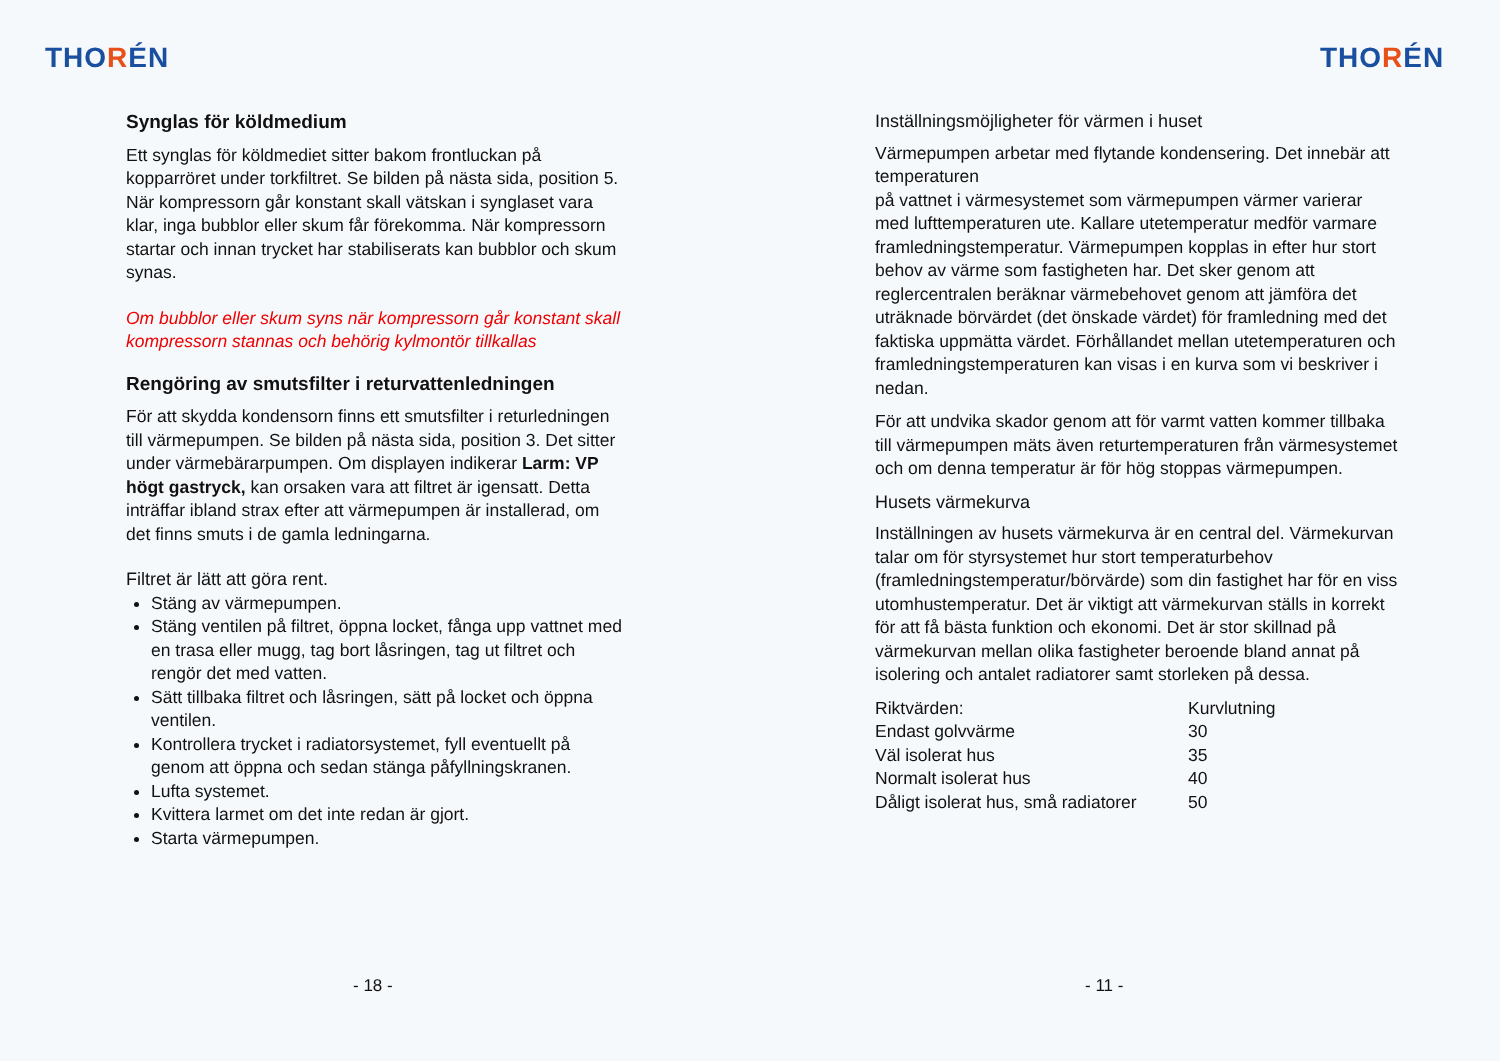THORÉN
Synglas för köldmedium
Ett synglas för köldmediet sitter bakom frontluckan på kopparröret under torkfiltret. Se bilden på nästa sida, position 5. När kompressorn går konstant skall vätskan i synglaset vara klar, inga bubblor eller skum får förekomma. När kompressorn startar och innan trycket har stabiliserats kan bubblor och skum synas.
Om bubblor eller skum syns när kompressorn går konstant skall kompressorn stannas och behörig kylmontör tillkallas
Rengöring av smutsfilter i returvattenledningen
För att skydda kondensorn finns ett smutsfilter i returledningen till värmepumpen. Se bilden på nästa sida, position 3. Det sitter under värmebärarpumpen. Om displayen indikerar Larm: VP högt gastryck, kan orsaken vara att filtret är igensatt. Detta inträffar ibland strax efter att värmepumpen är installerad, om det finns smuts i de gamla ledningarna.
Filtret är lätt att göra rent.
Stäng av värmepumpen.
Stäng ventilen på filtret, öppna locket, fånga upp vattnet med en trasa eller mugg, tag bort låsringen, tag ut filtret och rengör det med vatten.
Sätt tillbaka filtret och låsringen, sätt på locket och öppna ventilen.
Kontrollera trycket i radiatorsystemet, fyll eventuellt på genom att öppna och sedan stänga påfyllningskranen.
Lufta systemet.
Kvittera larmet om det inte redan är gjort.
Starta värmepumpen.
- 18 -
THORÉN
Inställningsmöjligheter för värmen i huset
Värmepumpen arbetar med flytande kondensering. Det innebär att temperaturen
på vattnet i värmesystemet som värmepumpen värmer varierar med lufttemperaturen ute. Kallare utetemperatur medför varmare framledningstemperatur. Värmepumpen kopplas in efter hur stort behov av värme som fastigheten har. Det sker genom att reglercentralen beräknar värmebehovet genom att jämföra det uträknade börvärdet (det önskade värdet) för framledning med det faktiska uppmätta värdet. Förhållandet mellan utetemperaturen och framledningstemperaturen kan visas i en kurva som vi beskriver i nedan.
För att undvika skador genom att för varmt vatten kommer tillbaka till värmepumpen mäts även returtemperaturen från värmesystemet och om denna temperatur är för hög stoppas värmepumpen.
Husets värmekurva
Inställningen av husets värmekurva är en central del. Värmekurvan talar om för styrsystemet hur stort temperaturbehov (framledningstemperatur/börvärde) som din fastighet har för en viss utomhustemperatur. Det är viktigt att värmekurvan ställs in korrekt för att få bästa funktion och ekonomi. Det är stor skillnad på värmekurvan mellan olika fastigheter beroende bland annat på isolering och antalet radiatorer samt storleken på dessa.
| Riktvärden: | Kurvlutning |
| --- | --- |
| Endast golvvärme | 30 |
| Väl isolerat hus | 35 |
| Normalt isolerat hus | 40 |
| Dåligt isolerat hus, små radiatorer | 50 |
- 11 -